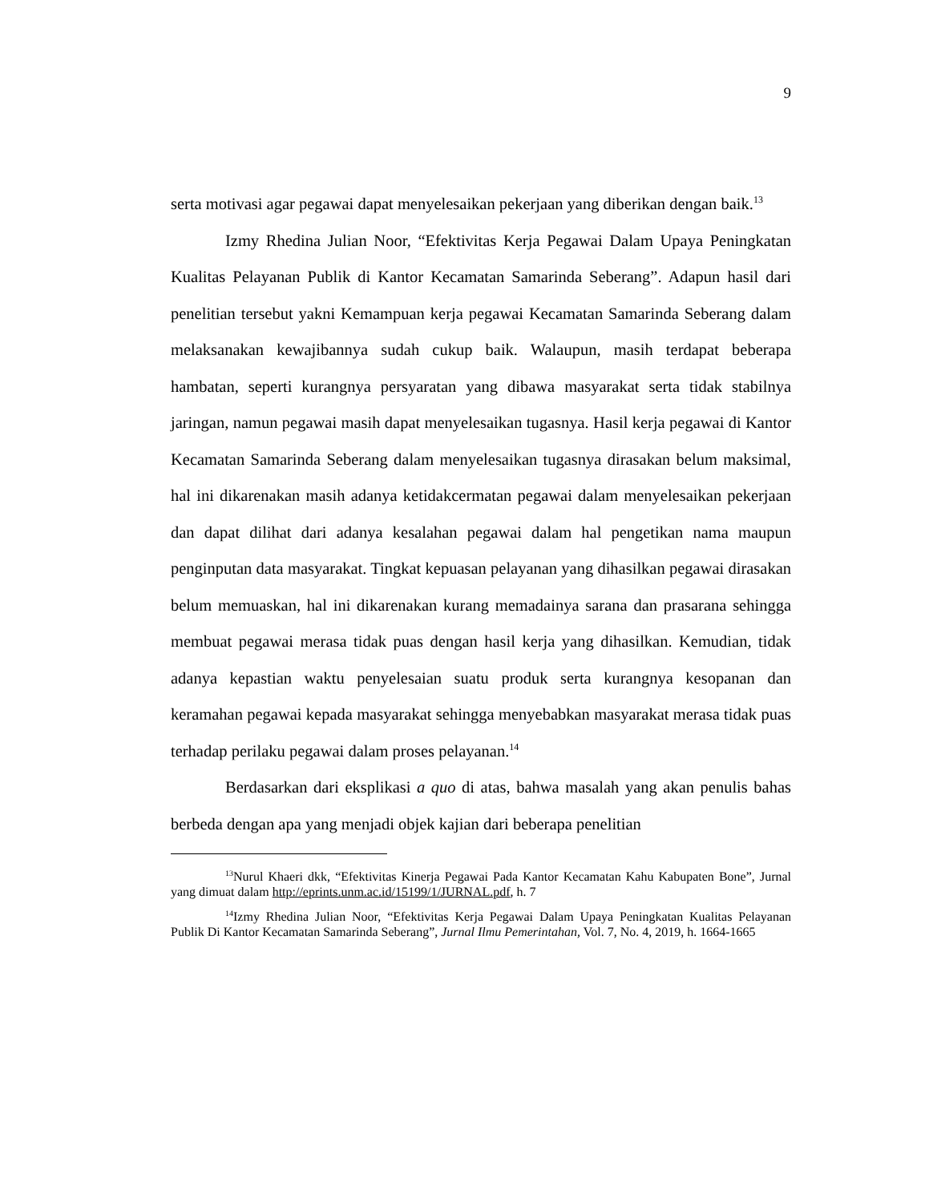9
serta motivasi agar pegawai dapat menyelesaikan pekerjaan yang diberikan dengan baik.<sup>13</sup>
Izmy Rhedina Julian Noor, “Efektivitas Kerja Pegawai Dalam Upaya Peningkatan Kualitas Pelayanan Publik di Kantor Kecamatan Samarinda Seberang”. Adapun hasil dari penelitian tersebut yakni Kemampuan kerja pegawai Kecamatan Samarinda Seberang dalam melaksanakan kewajibannya sudah cukup baik. Walaupun, masih terdapat beberapa hambatan, seperti kurangnya persyaratan yang dibawa masyarakat serta tidak stabilnya jaringan, namun pegawai masih dapat menyelesaikan tugasnya. Hasil kerja pegawai di Kantor Kecamatan Samarinda Seberang dalam menyelesaikan tugasnya dirasakan belum maksimal, hal ini dikarenakan masih adanya ketidakcermatan pegawai dalam menyelesaikan pekerjaan dan dapat dilihat dari adanya kesalahan pegawai dalam hal pengetikan nama maupun penginputan data masyarakat. Tingkat kepuasan pelayanan yang dihasilkan pegawai dirasakan belum memuaskan, hal ini dikarenakan kurang memadainya sarana dan prasarana sehingga membuat pegawai merasa tidak puas dengan hasil kerja yang dihasilkan. Kemudian, tidak adanya kepastian waktu penyelesaian suatu produk serta kurangnya kesopanan dan keramahan pegawai kepada masyarakat sehingga menyebabkan masyarakat merasa tidak puas terhadap perilaku pegawai dalam proses pelayanan.<sup>14</sup>
Berdasarkan dari eksplikasi a quo di atas, bahwa masalah yang akan penulis bahas berbeda dengan apa yang menjadi objek kajian dari beberapa penelitian
<sup>13</sup> Nurul Khaeri dkk, “Efektivitas Kinerja Pegawai Pada Kantor Kecamatan Kahu Kabupaten Bone”, Jurnal yang dimuat dalam http://eprints.unm.ac.id/15199/1/JURNAL.pdf, h. 7
<sup>14</sup> Izmy Rhedina Julian Noor, “Efektivitas Kerja Pegawai Dalam Upaya Peningkatan Kualitas Pelayanan Publik Di Kantor Kecamatan Samarinda Seberang”, Jurnal Ilmu Pemerintahan, Vol. 7, No. 4, 2019, h. 1664-1665